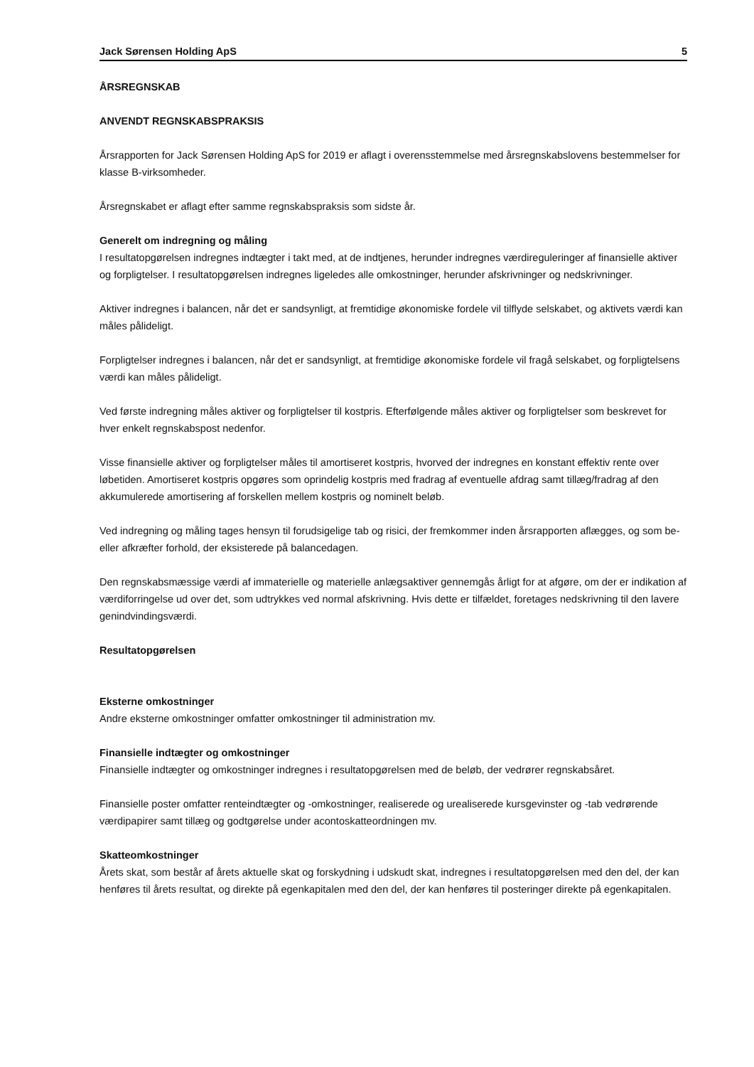Jack Sørensen Holding ApS 5
ÅRSREGNSKAB
ANVENDT REGNSKABSPRAKSIS
Årsrapporten for Jack Sørensen Holding ApS for 2019 er aflagt i overensstemmelse med årsregnskabslovens bestemmelser for klasse B-virksomheder.
Årsregnskabet er aflagt efter samme regnskabspraksis som sidste år.
Generelt om indregning og måling
I resultatopgørelsen indregnes indtægter i takt med, at de indtjenes, herunder indregnes værdireguleringer af finansielle aktiver og forpligtelser. I resultatopgørelsen indregnes ligeledes alle omkostninger, herunder afskrivninger og nedskrivninger.
Aktiver indregnes i balancen, når det er sandsynligt, at fremtidige økonomiske fordele vil tilflyde selskabet, og aktivets værdi kan måles pålideligt.
Forpligtelser indregnes i balancen, når det er sandsynligt, at fremtidige økonomiske fordele vil fragå selskabet, og forpligtelsens værdi kan måles pålideligt.
Ved første indregning måles aktiver og forpligtelser til kostpris. Efterfølgende måles aktiver og forpligtelser som beskrevet for hver enkelt regnskabspost nedenfor.
Visse finansielle aktiver og forpligtelser måles til amortiseret kostpris, hvorved der indregnes en konstant effektiv rente over løbetiden. Amortiseret kostpris opgøres som oprindelig kostpris med fradrag af eventuelle afdrag samt tillæg/fradrag af den akkumulerede amortisering af forskellen mellem kostpris og nominelt beløb.
Ved indregning og måling tages hensyn til forudsigelige tab og risici, der fremkommer inden årsrapporten aflægges, og som be- eller afkræfter forhold, der eksisterede på balancedagen.
Den regnskabsmæssige værdi af immaterielle og materielle anlægsaktiver gennemgås årligt for at afgøre, om der er indikation af værdiforringelse ud over det, som udtrykkes ved normal afskrivning. Hvis dette er tilfældet, foretages nedskrivning til den lavere genindvindingsværdi.
Resultatopgørelsen
Eksterne omkostninger
Andre eksterne omkostninger omfatter omkostninger til administration mv.
Finansielle indtægter og omkostninger
Finansielle indtægter og omkostninger indregnes i resultatopgørelsen med de beløb, der vedrører regnskabsåret.
Finansielle poster omfatter renteindtægter og -omkostninger, realiserede og urealiserede kursgevinster og -tab vedrørende værdipapirer samt tillæg og godtgørelse under acontoskatteordningen mv.
Skatteomkostninger
Årets skat, som består af årets aktuelle skat og forskydning i udskudt skat, indregnes i resultatopgørelsen med den del, der kan henføres til årets resultat, og direkte på egenkapitalen med den del, der kan henføres til posteringer direkte på egenkapitalen.